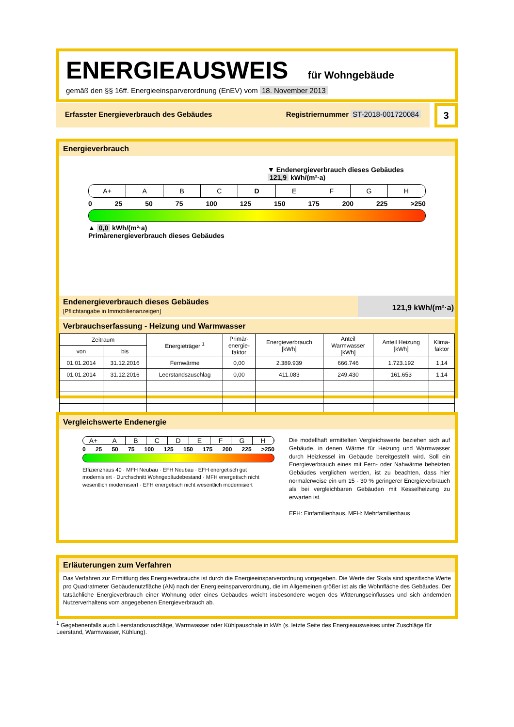ENERGIEAUSWEIS für Wohngebäude
gemäß den §§ 16ff. Energieeinsparverordnung (EnEV) vom 18. November 2013
Erfasster Energieverbrauch des Gebäudes Registriernummer ST-2018-001720084
3
Energieverbrauch
▼ Endenergieverbrauch dieses Gebäudes
121,9 kWh/(m²·a)
A+ A B C D E F G H
0 25 50 75 100 125 150 175 200 225 >250
▲ 0,0 kWh/(m²·a)
Primärenergieverbrauch dieses Gebäudes
Endenergieverbrauch dieses Gebäudes
[Pflichtangabe in Immobilienanzeigen]
121,9 kWh/(m²·a)
Verbrauchserfassung - Heizung und Warmwasser
| Zeitraum | | Energieträger <sup>1</sup> | Primär- energie- faktor | Energieverbrauch [kWh] | Anteil Warmwasser [kWh] | Anteil Heizung [kWh] | Klima- faktor |
| --- | --- | --- | --- | --- | --- | --- | --- |
| von | bis | | | | | | |
| 01.01.2014 | 31.12.2016 | Fernwärme | 0,00 | 2.389.939 | 666.746 | 1.723.192 | 1,14 |
| 01.01.2014 | 31.12.2016 | Leerstandszuschlag | 0,00 | 411.083 | 249.430 | 161.653 | 1,14 |
Vergleichswerte Endenergie
A+ A B C D E F G H
0 25 50 75 100 125 150 175 200 225 >250
Effizienzhaus 40 · MFH Neubau · EFH Neubau · EFH energetisch gut modernisiert · Durchschnitt Wohngebäudebestand · MFH energetisch nicht wesentlich modernisiert · EFH energetisch nicht wesentlich modernisiert
Die modellhaft ermittelten Vergleichswerte beziehen sich auf Gebäude, in denen Wärme für Heizung und Warmwasser durch Heizkessel im Gebäude bereitgestellt wird. Soll ein Energieverbrauch eines mit Fern- oder Nahwärme beheizten Gebäudes verglichen werden, ist zu beachten, dass hier normalerweise ein um 15 - 30 % geringerer Energieverbrauch als bei vergleichbaren Gebäuden mit Kesselheizung zu erwarten ist.
EFH: Einfamilienhaus, MFH: Mehrfamilienhaus
Erläuterungen zum Verfahren
Das Verfahren zur Ermittlung des Energieverbrauchs ist durch die Energieeinsparverordnung vorgegeben. Die Werte der Skala sind spezifische Werte pro Quadratmeter Gebäudenutzfläche (AN) nach der Energieeinsparverordnung, die im Allgemeinen größer ist als die Wohnfläche des Gebäudes. Der tatsächliche Energieverbrauch einer Wohnung oder eines Gebäudes weicht insbesondere wegen des Witterungseinflusses und sich ändernden Nutzerverhaltens vom angegebenen Energieverbrauch ab.
<sup>1</sup> Gegebenenfalls auch Leerstandszuschläge, Warmwasser oder Kühlpauschale in kWh (s. letzte Seite des Energieausweises unter Zuschläge für Leerstand, Warmwasser, Kühlung).